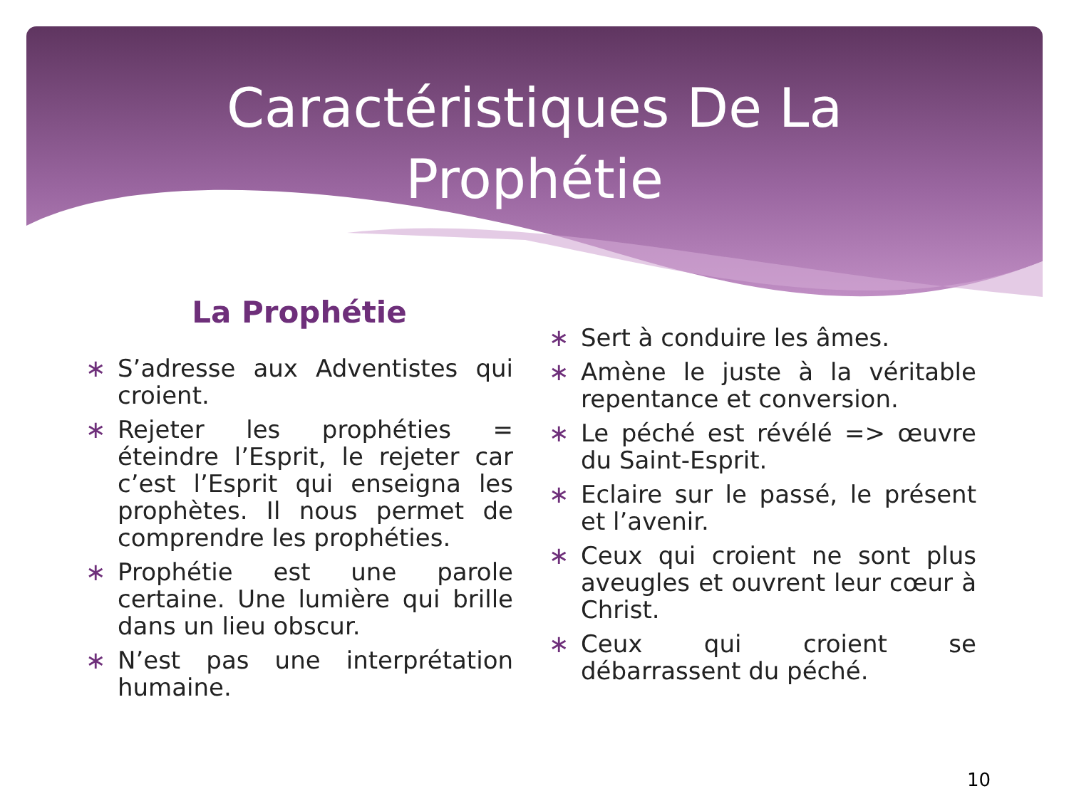Caractéristiques De La
Prophétie
La Prophétie
∗ S’adresse aux Adventistes qui croient.
∗ Rejeter les prophéties = éteindre l’Esprit, le rejeter car c’est l’Esprit qui enseigna les prophètes. Il nous permet de comprendre les prophéties.
∗ Prophétie est une parole certaine. Une lumière qui brille dans un lieu obscur.
∗ N’est pas une interprétation humaine.
∗ Sert à conduire les âmes.
∗ Amène le juste à la véritable repentance et conversion.
∗ Le péché est révélé => œuvre du Saint-Esprit.
∗ Eclaire sur le passé, le présent et l’avenir.
∗ Ceux qui croient ne sont plus aveugles et ouvrent leur cœur à Christ.
∗ Ceux qui croient se débarrassent du péché.
10